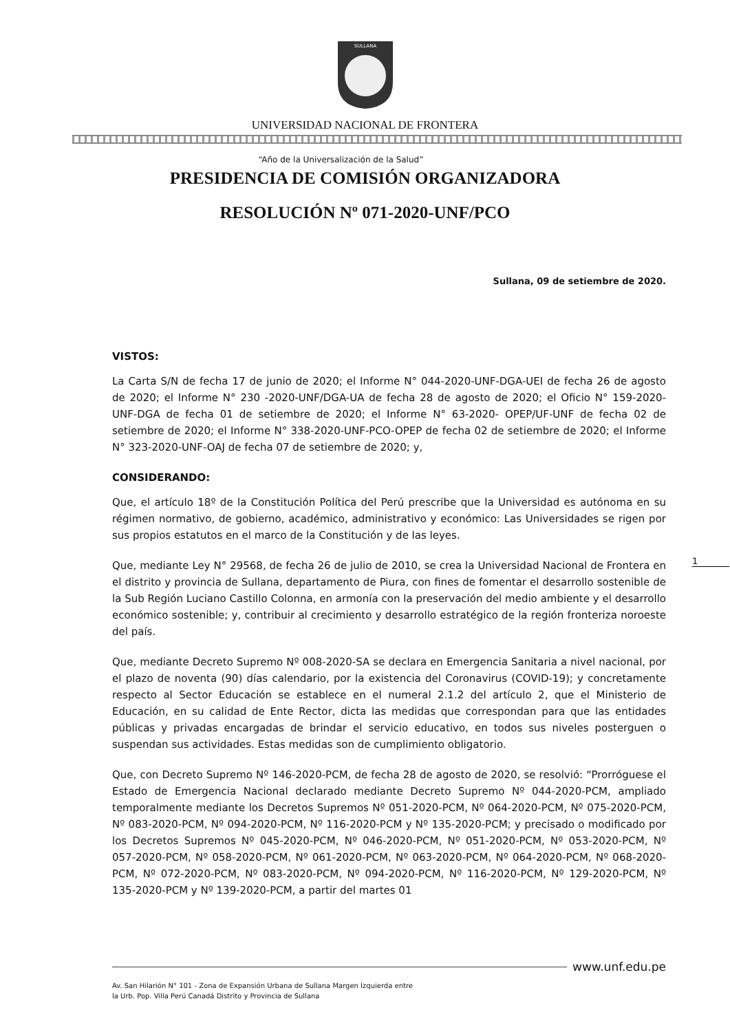SULLANA
UNIVERSIDAD NACIONAL DE FRONTERA
“Año de la Universalización de la Salud”
PRESIDENCIA DE COMISIÓN ORGANIZADORA
RESOLUCIÓN Nº 071-2020-UNF/PCO
Sullana, 09 de setiembre de 2020.
VISTOS:
La Carta S/N de fecha 17 de junio de 2020; el Informe N° 044-2020-UNF-DGA-UEI de fecha 26 de agosto de 2020; el Informe N° 230 -2020-UNF/DGA-UA de fecha 28 de agosto de 2020; el Oficio N° 159-2020-UNF-DGA de fecha 01 de setiembre de 2020; el Informe N° 63-2020- OPEP/UF-UNF de fecha 02 de setiembre de 2020; el Informe N° 338-2020-UNF-PCO-OPEP de fecha 02 de setiembre de 2020; el Informe N° 323-2020-UNF-OAJ de fecha 07 de setiembre de 2020; y,
CONSIDERANDO:
Que, el artículo 18º de la Constitución Política del Perú prescribe que la Universidad es autónoma en su régimen normativo, de gobierno, académico, administrativo y económico: Las Universidades se rigen por sus propios estatutos en el marco de la Constitución y de las leyes.
Que, mediante Ley N° 29568, de fecha 26 de julio de 2010, se crea la Universidad Nacional de Frontera en el distrito y provincia de Sullana, departamento de Piura, con fines de fomentar el desarrollo sostenible de la Sub Región Luciano Castillo Colonna, en armonía con la preservación del medio ambiente y el desarrollo económico sostenible; y, contribuir al crecimiento y desarrollo estratégico de la región fronteriza noroeste del país.
Que, mediante Decreto Supremo Nº 008-2020-SA se declara en Emergencia Sanitaria a nivel nacional, por el plazo de noventa (90) días calendario, por la existencia del Coronavirus (COVID-19); y concretamente respecto al Sector Educación se establece en el numeral 2.1.2 del artículo 2, que el Ministerio de Educación, en su calidad de Ente Rector, dicta las medidas que correspondan para que las entidades públicas y privadas encargadas de brindar el servicio educativo, en todos sus niveles posterguen o suspendan sus actividades. Estas medidas son de cumplimiento obligatorio.
Que, con Decreto Supremo Nº 146-2020-PCM, de fecha 28 de agosto de 2020, se resolvió: “Prorróguese el Estado de Emergencia Nacional declarado mediante Decreto Supremo Nº 044-2020-PCM, ampliado temporalmente mediante los Decretos Supremos Nº 051-2020-PCM, Nº 064-2020-PCM, Nº 075-2020-PCM, Nº 083-2020-PCM, Nº 094-2020-PCM, Nº 116-2020-PCM y Nº 135-2020-PCM; y precisado o modificado por los Decretos Supremos Nº 045-2020-PCM, Nº 046-2020-PCM, Nº 051-2020-PCM, Nº 053-2020-PCM, Nº 057-2020-PCM, Nº 058-2020-PCM, Nº 061-2020-PCM, Nº 063-2020-PCM, Nº 064-2020-PCM, Nº 068-2020-PCM, Nº 072-2020-PCM, Nº 083-2020-PCM, Nº 094-2020-PCM, Nº 116-2020-PCM, Nº 129-2020-PCM, Nº 135-2020-PCM y Nº 139-2020-PCM, a partir del martes 01
1
www.unf.edu.pe
Av. San Hilarión N° 101 - Zona de Expansión Urbana de Sullana Margen Izquierda entre
la Urb. Pop. Villa Perú Canadá Distrito y Provincia de Sullana